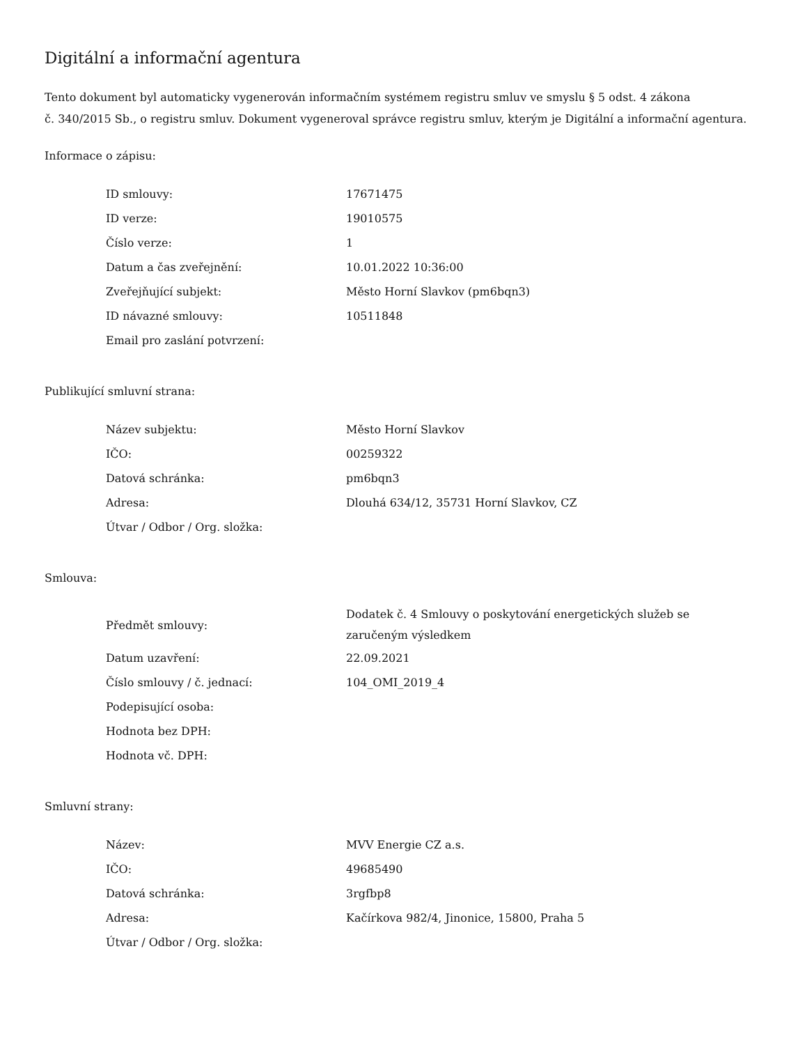Digitální a informační agentura
Tento dokument byl automaticky vygenerován informačním systémem registru smluv ve smyslu § 5 odst. 4 zákona
č. 340/2015 Sb., o registru smluv. Dokument vygeneroval správce registru smluv, kterým je Digitální a informační agentura.
Informace o zápisu:
| ID smlouvy: | 17671475 |
| ID verze: | 19010575 |
| Číslo verze: | 1 |
| Datum a čas zveřejnění: | 10.01.2022 10:36:00 |
| Zveřejňující subjekt: | Město Horní Slavkov (pm6bqn3) |
| ID návazné smlouvy: | 10511848 |
| Email pro zaslání potvrzení: | |
Publikující smluvní strana:
| Název subjektu: | Město Horní Slavkov |
| IČO: | 00259322 |
| Datová schránka: | pm6bqn3 |
| Adresa: | Dlouhá 634/12, 35731 Horní Slavkov, CZ |
| Útvar / Odbor / Org. složka: | |
Smlouva:
| Předmět smlouvy: | Dodatek č. 4 Smlouvy o poskytování energetických služeb se zaručeným výsledkem |
| Datum uzavření: | 22.09.2021 |
| Číslo smlouvy / č. jednací: | 104_OMI_2019_4 |
| Podepisující osoba: | |
| Hodnota bez DPH: | |
| Hodnota vč. DPH: | |
Smluvní strany:
| Název: | MVV Energie CZ a.s. |
| IČO: | 49685490 |
| Datová schránka: | 3rgfbp8 |
| Adresa: | Kačírkova 982/4, Jinonice, 15800, Praha 5 |
| Útvar / Odbor / Org. složka: | |